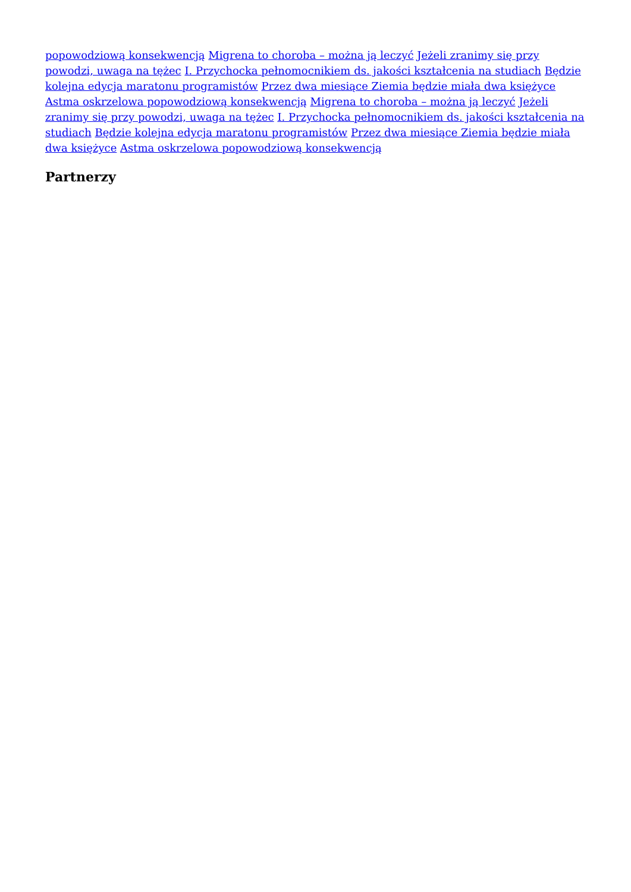popowodziową konsekwencją Migrena to choroba – można ją leczyć Jeżeli zranimy się przy powodzi, uwaga na tężec I. Przychocka pełnomocnikiem ds. jakości kształcenia na studiach Będzie kolejna edycja maratonu programistów Przez dwa miesiące Ziemia będzie miała dwa księżyce Astma oskrzelowa popowodziową konsekwencją Migrena to choroba – można ją leczyć Jeżeli zranimy się przy powodzi, uwaga na tężec I. Przychocka pełnomocnikiem ds. jakości kształcenia na studiach Będzie kolejna edycja maratonu programistów Przez dwa miesiące Ziemia będzie miała dwa księżyce Astma oskrzelowa popowodziową konsekwencją
Partnerzy